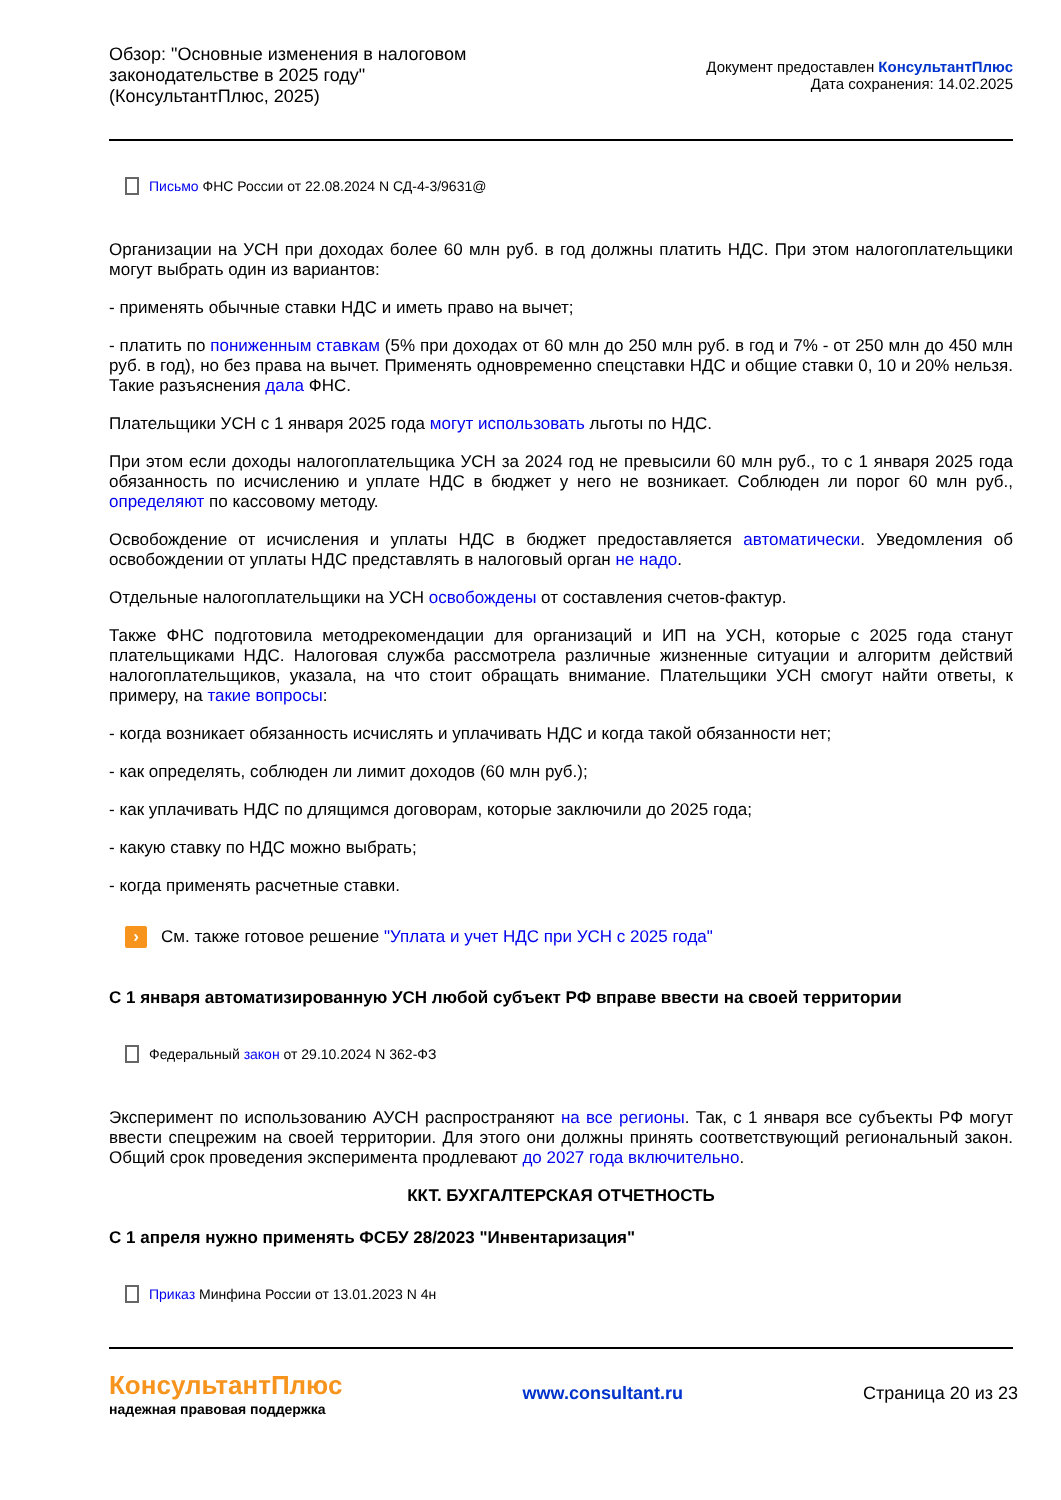Обзор: "Основные изменения в налоговом
законодательстве в 2025 году"
(КонсультантПлюс, 2025)
Документ предоставлен КонсультантПлюс
Дата сохранения: 14.02.2025
Письмо ФНС России от 22.08.2024 N СД-4-3/9631@
Организации на УСН при доходах более 60 млн руб. в год должны платить НДС. При этом налогоплательщики могут выбрать один из вариантов:
- применять обычные ставки НДС и иметь право на вычет;
- платить по пониженным ставкам (5% при доходах от 60 млн до 250 млн руб. в год и 7% - от 250 млн до 450 млн руб. в год), но без права на вычет. Применять одновременно спецставки НДС и общие ставки 0, 10 и 20% нельзя. Такие разъяснения дала ФНС.
Плательщики УСН с 1 января 2025 года могут использовать льготы по НДС.
При этом если доходы налогоплательщика УСН за 2024 год не превысили 60 млн руб., то с 1 января 2025 года обязанность по исчислению и уплате НДС в бюджет у него не возникает. Соблюден ли порог 60 млн руб., определяют по кассовому методу.
Освобождение от исчисления и уплаты НДС в бюджет предоставляется автоматически. Уведомления об освобождении от уплаты НДС представлять в налоговый орган не надо.
Отдельные налогоплательщики на УСН освобождены от составления счетов-фактур.
Также ФНС подготовила методрекомендации для организаций и ИП на УСН, которые с 2025 года станут плательщиками НДС. Налоговая служба рассмотрела различные жизненные ситуации и алгоритм действий налогоплательщиков, указала, на что стоит обращать внимание. Плательщики УСН смогут найти ответы, к примеру, на такие вопросы:
- когда возникает обязанность исчислять и уплачивать НДС и когда такой обязанности нет;
- как определять, соблюден ли лимит доходов (60 млн руб.);
- как уплачивать НДС по длящимся договорам, которые заключили до 2025 года;
- какую ставку по НДС можно выбрать;
- когда применять расчетные ставки.
› См. также готовое решение "Уплата и учет НДС при УСН с 2025 года"
С 1 января автоматизированную УСН любой субъект РФ вправе ввести на своей территории
Федеральный закон от 29.10.2024 N 362-ФЗ
Эксперимент по использованию АУСН распространяют на все регионы. Так, с 1 января все субъекты РФ могут ввести спецрежим на своей территории. Для этого они должны принять соответствующий региональный закон. Общий срок проведения эксперимента продлевают до 2027 года включительно.
ККТ. БУХГАЛТЕРСКАЯ ОТЧЕТНОСТЬ
С 1 апреля нужно применять ФСБУ 28/2023 "Инвентаризация"
Приказ Минфина России от 13.01.2023 N 4н
КонсультантПлюс
надежная правовая поддержка
www.consultant.ru Страница 20 из 23